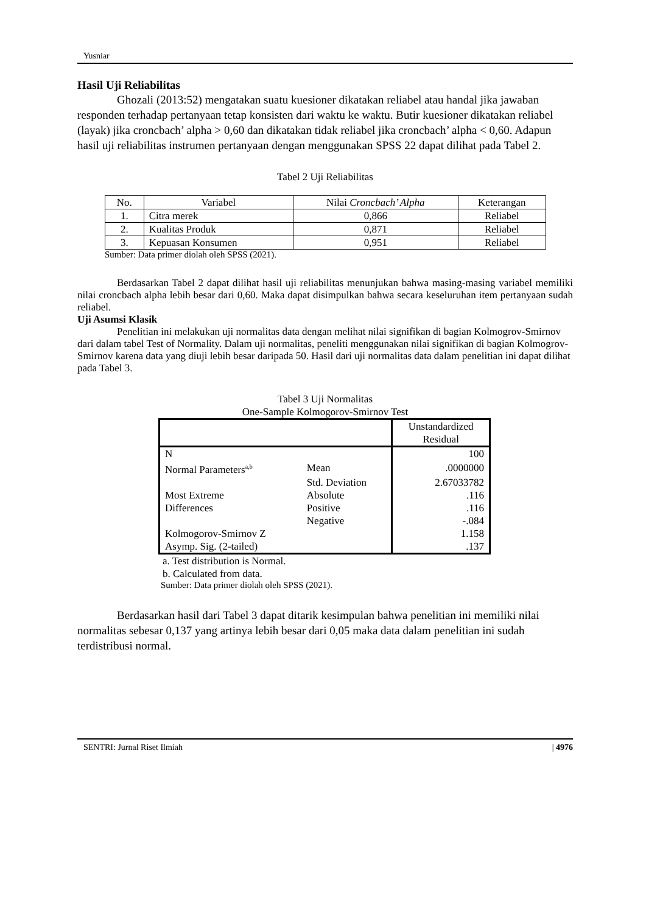Yusniar
Hasil Uji Reliabilitas
Ghozali (2013:52) mengatakan suatu kuesioner dikatakan reliabel atau handal jika jawaban responden terhadap pertanyaan tetap konsisten dari waktu ke waktu. Butir kuesioner dikatakan reliabel (layak) jika croncbach’ alpha > 0,60 dan dikatakan tidak reliabel jika croncbach’ alpha < 0,60. Adapun hasil uji reliabilitas instrumen pertanyaan dengan menggunakan SPSS 22 dapat dilihat pada Tabel 2.
Tabel 2 Uji Reliabilitas
| No. | Variabel | Nilai Croncbach’ Alpha | Keterangan |
| --- | --- | --- | --- |
| 1. | Citra merek | 0,866 | Reliabel |
| 2. | Kualitas Produk | 0,871 | Reliabel |
| 3. | Kepuasan Konsumen | 0,951 | Reliabel |
Sumber: Data primer diolah oleh SPSS (2021).
Berdasarkan Tabel 2 dapat dilihat hasil uji reliabilitas menunjukan bahwa masing-masing variabel memiliki nilai croncbach alpha lebih besar dari 0,60. Maka dapat disimpulkan bahwa secara keseluruhan item pertanyaan sudah reliabel.
Uji Asumsi Klasik
Penelitian ini melakukan uji normalitas data dengan melihat nilai signifikan di bagian Kolmogrov-Smirnov dari dalam tabel Test of Normality. Dalam uji normalitas, peneliti menggunakan nilai signifikan di bagian Kolmogrov-Smirnov karena data yang diuji lebih besar daripada 50. Hasil dari uji normalitas data dalam penelitian ini dapat dilihat pada Tabel 3.
Tabel 3 Uji Normalitas
One-Sample Kolmogorov-Smirnov Test
| | | Unstandardized Residual |
| N | | 100 |
| Normal Parameters<sup>a,b</sup> | Mean | .0000000 |
| | Std. Deviation | 2.67033782 |
| Most Extreme | Absolute | .116 |
| Differences | Positive | .116 |
| | Negative | -.084 |
| Kolmogorov-Smirnov Z | | 1.158 |
| Asymp. Sig. (2-tailed) | | .137 |
a. Test distribution is Normal.
b. Calculated from data.
Sumber: Data primer diolah oleh SPSS (2021).
Berdasarkan hasil dari Tabel 3 dapat ditarik kesimpulan bahwa penelitian ini memiliki nilai normalitas sebesar 0,137 yang artinya lebih besar dari 0,05 maka data dalam penelitian ini sudah terdistribusi normal.
SENTRI: Jurnal Riset Ilmiah | 4976